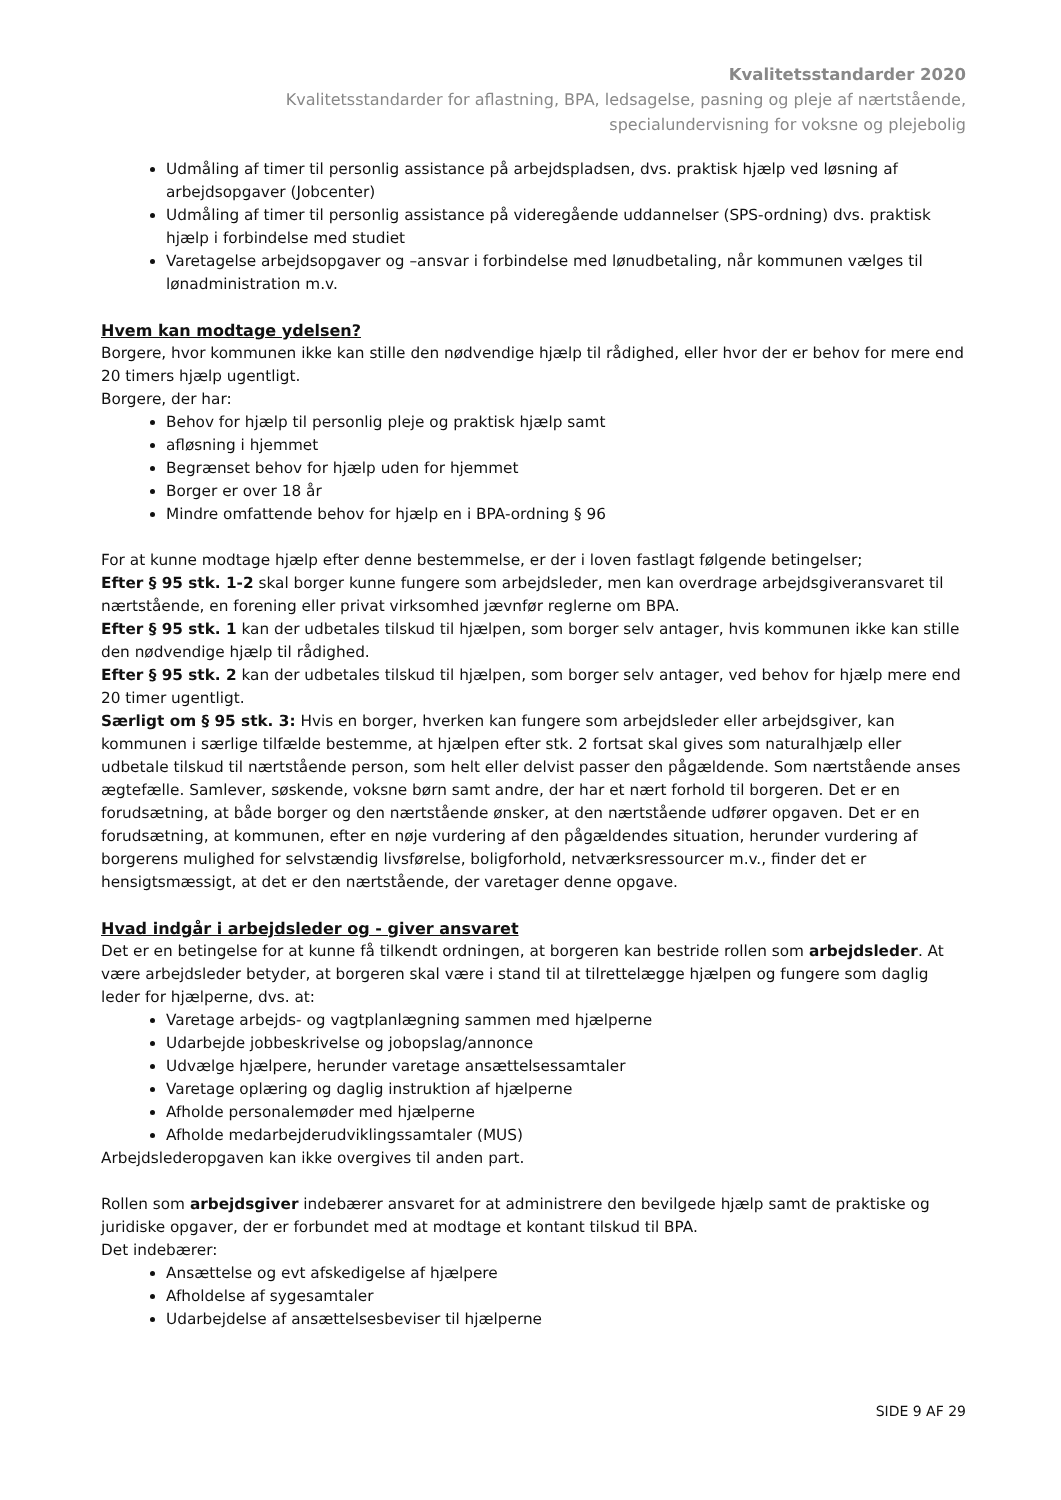Kvalitetsstandarder 2020
Kvalitetsstandarder for aflastning, BPA, ledsagelse, pasning og pleje af nærtstående,
specialundervisning for voksne og plejebolig
Udmåling af timer til personlig assistance på arbejdspladsen, dvs. praktisk hjælp ved løsning af arbejdsopgaver (Jobcenter)
Udmåling af timer til personlig assistance på videregående uddannelser (SPS-ordning) dvs. praktisk hjælp i forbindelse med studiet
Varetagelse arbejdsopgaver og –ansvar i forbindelse med lønudbetaling, når kommunen vælges til lønadministration m.v.
Hvem kan modtage ydelsen?
Borgere, hvor kommunen ikke kan stille den nødvendige hjælp til rådighed, eller hvor der er behov for mere end 20 timers hjælp ugentligt.
Borgere, der har:
Behov for hjælp til personlig pleje og praktisk hjælp samt
afløsning i hjemmet
Begrænset behov for hjælp uden for hjemmet
Borger er over 18 år
Mindre omfattende behov for hjælp en i BPA-ordning § 96
For at kunne modtage hjælp efter denne bestemmelse, er der i loven fastlagt følgende betingelser;
Efter § 95 stk. 1-2 skal borger kunne fungere som arbejdsleder, men kan overdrage arbejdsgiveransvaret til nærtstående, en forening eller privat virksomhed jævnfør reglerne om BPA.
Efter § 95 stk. 1 kan der udbetales tilskud til hjælpen, som borger selv antager, hvis kommunen ikke kan stille den nødvendige hjælp til rådighed.
Efter § 95 stk. 2 kan der udbetales tilskud til hjælpen, som borger selv antager, ved behov for hjælp mere end 20 timer ugentligt.
Særligt om § 95 stk. 3: Hvis en borger, hverken kan fungere som arbejdsleder eller arbejdsgiver, kan kommunen i særlige tilfælde bestemme, at hjælpen efter stk. 2 fortsat skal gives som naturalhjælp eller udbetale tilskud til nærtstående person, som helt eller delvist passer den pågældende. Som nærtstående anses ægtefælle. Samlever, søskende, voksne børn samt andre, der har et nært forhold til borgeren. Det er en forudsætning, at både borger og den nærtstående ønsker, at den nærtstående udfører opgaven. Det er en forudsætning, at kommunen, efter en nøje vurdering af den pågældendes situation, herunder vurdering af borgerens mulighed for selvstændig livsførelse, boligforhold, netværksressourcer m.v., finder det er hensigtsmæssigt, at det er den nærtstående, der varetager denne opgave.
Hvad indgår i arbejdsleder og - giver ansvaret
Det er en betingelse for at kunne få tilkendt ordningen, at borgeren kan bestride rollen som arbejdsleder. At være arbejdsleder betyder, at borgeren skal være i stand til at tilrettelægge hjælpen og fungere som daglig leder for hjælperne, dvs. at:
Varetage arbejds- og vagtplanlægning sammen med hjælperne
Udarbejde jobbeskrivelse og jobopslag/annonce
Udvælge hjælpere, herunder varetage ansættelsessamtaler
Varetage oplæring og daglig instruktion af hjælperne
Afholde personalemøder med hjælperne
Afholde medarbejderudviklingssamtaler (MUS)
Arbejdslederopgaven kan ikke overgives til anden part.
Rollen som arbejdsgiver indebærer ansvaret for at administrere den bevilgede hjælp samt de praktiske og juridiske opgaver, der er forbundet med at modtage et kontant tilskud til BPA.
Det indebærer:
Ansættelse og evt afskedigelse af hjælpere
Afholdelse af sygesamtaler
Udarbejdelse af ansættelsesbeviser til hjælperne
SIDE 9 AF 29